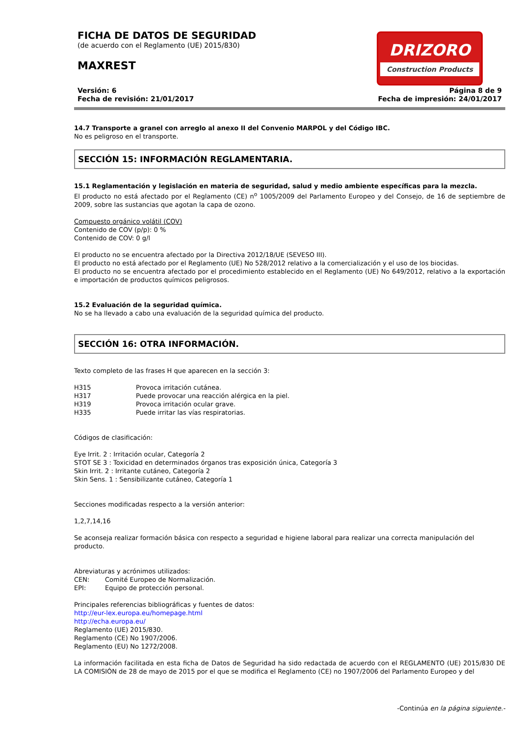FICHA DE DATOS DE SEGURIDAD
(de acuerdo con el Reglamento (UE) 2015/830)
MAXREST
DRIZORO
Construction Products
Versión: 6
Fecha de revisión: 21/01/2017
Página 8 de 9
Fecha de impresión: 24/01/2017
14.7 Transporte a granel con arreglo al anexo II del Convenio MARPOL y del Código IBC.
No es peligroso en el transporte.
SECCIÓN 15: INFORMACIÓN REGLAMENTARIA.
15.1 Reglamentación y legislación en materia de seguridad, salud y medio ambiente específicas para la mezcla.
El producto no está afectado por el Reglamento (CE) n<sup>o</sup> 1005/2009 del Parlamento Europeo y del Consejo, de 16 de septiembre de 2009, sobre las sustancias que agotan la capa de ozono.
Compuesto orgánico volátil (COV)
Contenido de COV (p/p): 0 %
Contenido de COV: 0 g/l
El producto no se encuentra afectado por la Directiva 2012/18/UE (SEVESO III).
El producto no está afectado por el Reglamento (UE) No 528/2012 relativo a la comercialización y el uso de los biocidas.
El producto no se encuentra afectado por el procedimiento establecido en el Reglamento (UE) No 649/2012, relativo a la exportación e importación de productos químicos peligrosos.
15.2 Evaluación de la seguridad química.
No se ha llevado a cabo una evaluación de la seguridad química del producto.
SECCIÓN 16: OTRA INFORMACIÓN.
Texto completo de las frases H que aparecen en la sección 3:
H315 Provoca irritación cutánea.
H317 Puede provocar una reacción alérgica en la piel.
H319 Provoca irritación ocular grave.
H335 Puede irritar las vías respiratorias.
Códigos de clasificación:
Eye Irrit. 2 : Irritación ocular, Categoría 2
STOT SE 3 : Toxicidad en determinados órganos tras exposición única, Categoría 3
Skin Irrit. 2 : Irritante cutáneo, Categoría 2
Skin Sens. 1 : Sensibilizante cutáneo, Categoría 1
Secciones modificadas respecto a la versión anterior:
1,2,7,14,16
Se aconseja realizar formación básica con respecto a seguridad e higiene laboral para realizar una correcta manipulación del producto.
Abreviaturas y acrónimos utilizados:
CEN: Comité Europeo de Normalización.
EPI: Equipo de protección personal.
Principales referencias bibliográficas y fuentes de datos:
http://eur-lex.europa.eu/homepage.html
http://echa.europa.eu/
Reglamento (UE) 2015/830.
Reglamento (CE) No 1907/2006.
Reglamento (EU) No 1272/2008.
La información facilitada en esta ficha de Datos de Seguridad ha sido redactada de acuerdo con el REGLAMENTO (UE) 2015/830 DE LA COMISIÓN de 28 de mayo de 2015 por el que se modifica el Reglamento (CE) no 1907/2006 del Parlamento Europeo y del
-Continúa en la página siguiente.-